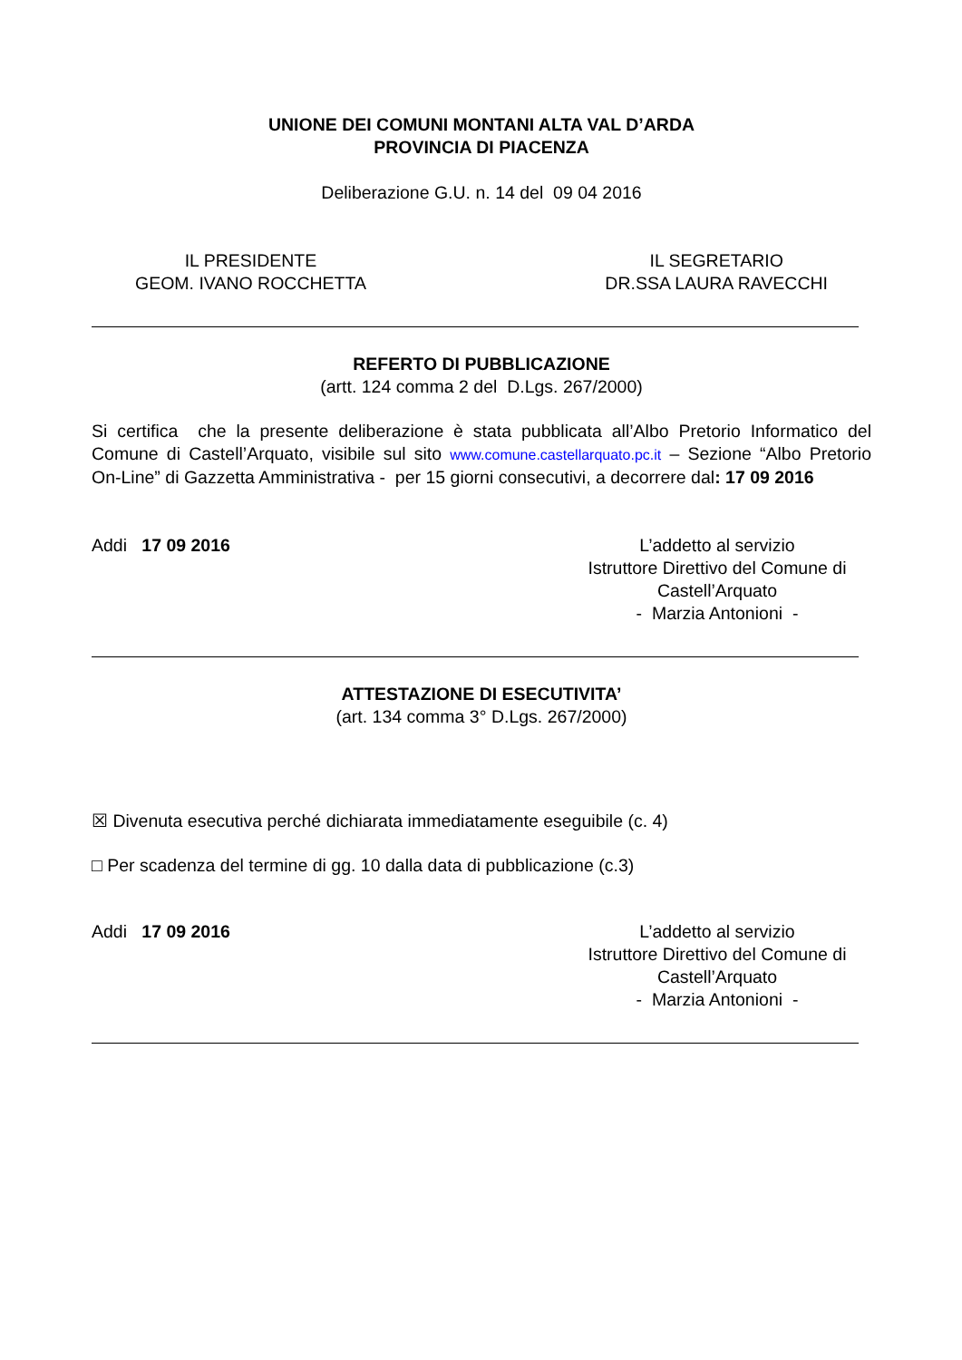UNIONE DEI COMUNI MONTANI ALTA VAL D’ARDA
PROVINCIA DI PIACENZA
Deliberazione G.U. n. 14 del 09 04 2016
IL PRESIDENTE
GEOM. IVANO ROCCHETTA
IL SEGRETARIO
DR.SSA LAURA RAVECCHI
REFERTO DI PUBBLICAZIONE
(artt. 124 comma 2 del D.Lgs. 267/2000)
Si certifica che la presente deliberazione è stata pubblicata all’Albo Pretorio Informatico del Comune di Castell’Arquato, visibile sul sito www.comune.castellarquato.pc.it – Sezione “Albo Pretorio On-Line” di Gazzetta Amministrativa - per 15 giorni consecutivi, a decorrere dal: 17 09 2016
Addi 17 09 2016 L’addetto al servizio
Istruttore Direttivo del Comune di Castell’Arquato
- Marzia Antonioni -
ATTESTAZIONE DI ESECUTIVITA’
(art. 134 comma 3° D.Lgs. 267/2000)
☒ Divenuta esecutiva perché dichiarata immediatamente eseguibile (c. 4)
□ Per scadenza del termine di gg. 10 dalla data di pubblicazione (c.3)
Addi 17 09 2016 L’addetto al servizio
Istruttore Direttivo del Comune di Castell’Arquato
- Marzia Antonioni -